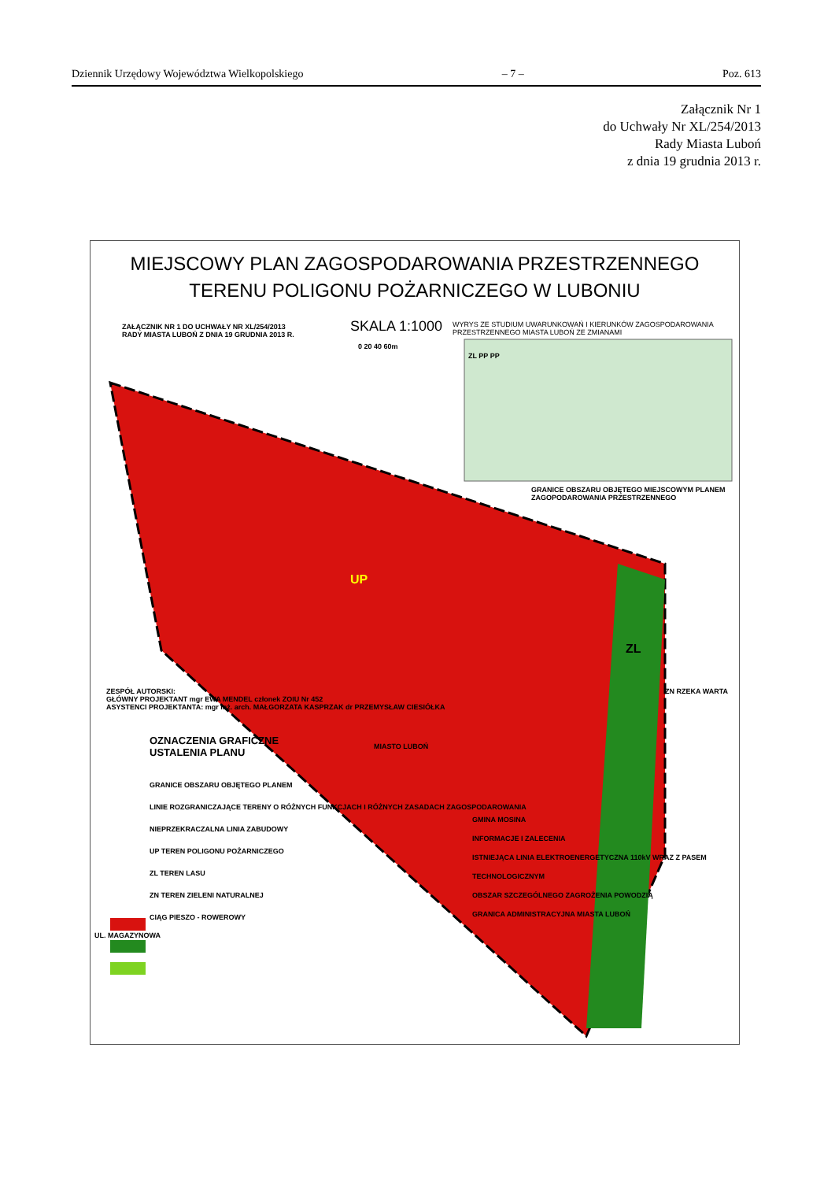Dziennik Urzędowy Województwa Wielkopolskiego – 7 – Poz. 613
Załącznik Nr 1
do Uchwały Nr XL/254/2013
Rady Miasta Luboń
z dnia 19 grudnia 2013 r.
MIEJSCOWY PLAN ZAGOSPODAROWANIA PRZESTRZENNEGO
TERENU POLIGONU POŻARNICZEGO W LUBONIU
ZAŁĄCZNIK NR 1 DO UCHWAŁY NR XL/254/2013
RADY MIASTA LUBOŃ Z DNIA 19 GRUDNIA 2013 R.
SKALA 1:1000
WYRYS ZE STUDIUM UWARUNKOWAŃ I KIERUNKÓW ZAGOSPODAROWANIA PRZESTRZENNEGO MIASTA LUBOŃ ZE ZMIANAMI
0 20 40 60m
ZL PP PP
GRANICE OBSZARU OBJĘTEGO MIEJSCOWYM PLANEM ZAGOPODAROWANIA PRZESTRZENNEGO
UP
ZL
ZESPÓŁ AUTORSKI:
GŁÓWNY PROJEKTANT mgr EWA MENDEL członek ZOIU Nr 452
ASYSTENCI PROJEKTANTA: mgr inż. arch. MAŁGORZATA KASPRZAK dr PRZEMYSŁAW CIESIÓŁKA
ZN RZEKA WARTA
OZNACZENIA GRAFICZNE
USTALENIA PLANU
MIASTO LUBOŃ
GRANICE OBSZARU OBJĘTEGO PLANEM
LINIE ROZGRANICZAJĄCE TERENY O RÓŻNYCH FUNKCJACH I RÓŻNYCH ZASADACH ZAGOSPODAROWANIA
NIEPRZEKRACZALNA LINIA ZABUDOWY
UP TEREN POLIGONU POŻARNICZEGO
ZL TEREN LASU
ZN TEREN ZIELENI NATURALNEJ
CIĄG PIESZO - ROWEROWY
GMINA MOSINA
INFORMACJE I ZALECENIA
ISTNIEJĄCA LINIA ELEKTROENERGETYCZNA 110kV WRAZ Z PASEM TECHNOLOGICZNYM
OBSZAR SZCZEGÓLNEGO ZAGROŻENIA POWODZIĄ
GRANICA ADMINISTRACYJNA MIASTA LUBOŃ
UL. MAGAZYNOWA